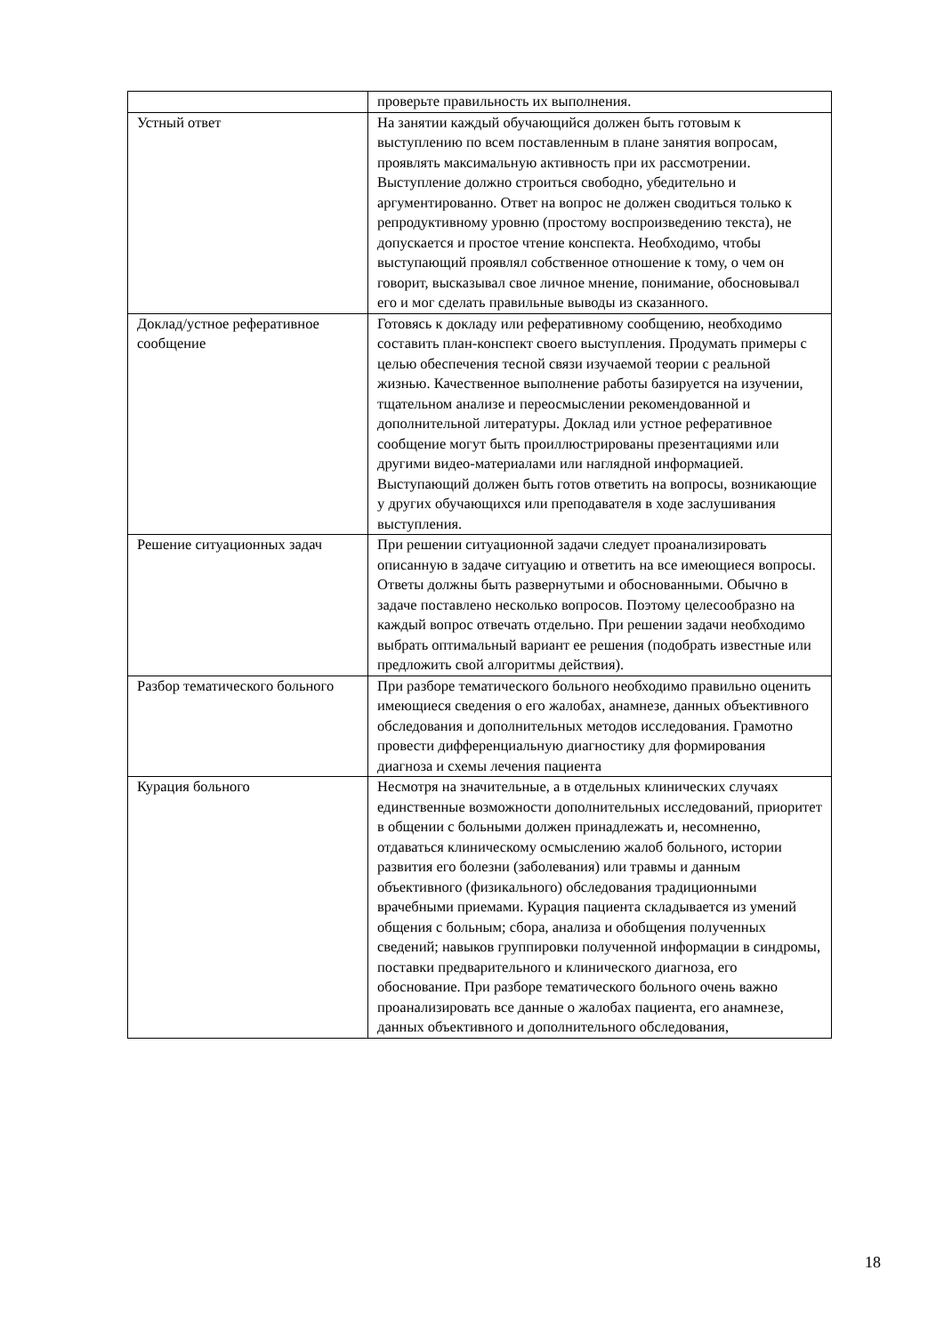| | проверьте правильность их выполнения. |
| Устный ответ | На занятии каждый обучающийся должен быть готовым к выступлению по всем поставленным в плане занятия вопросам, проявлять максимальную активность при их рассмотрении. Выступление должно строиться свободно, убедительно и аргументированно. Ответ на вопрос не должен сводиться только к репродуктивному уровню (простому воспроизведению текста), не допускается и простое чтение конспекта. Необходимо, чтобы выступающий проявлял собственное отношение к тому, о чем он говорит, высказывал свое личное мнение, понимание, обосновывал его и мог сделать правильные выводы из сказанного. |
| Доклад/устное реферативное сообщение | Готовясь к докладу или реферативному сообщению, необходимо составить план-конспект своего выступления. Продумать примеры с целью обеспечения тесной связи изучаемой теории с реальной жизнью. Качественное выполнение работы базируется на изучении, тщательном анализе и переосмыслении рекомендованной и дополнительной литературы. Доклад или устное реферативное сообщение могут быть проиллюстрированы презентациями или другими видео-материалами или наглядной информацией. Выступающий должен быть готов ответить на вопросы, возникающие у других обучающихся или преподавателя в ходе заслушивания выступления. |
| Решение ситуационных задач | При решении ситуационной задачи следует проанализировать описанную в задаче ситуацию и ответить на все имеющиеся вопросы. Ответы должны быть развернутыми и обоснованными. Обычно в задаче поставлено несколько вопросов. Поэтому целесообразно на каждый вопрос отвечать отдельно. При решении задачи необходимо выбрать оптимальный вариант ее решения (подобрать известные или предложить свой алгоритмы действия). |
| Разбор тематического больного | При разборе тематического больного необходимо правильно оценить имеющиеся сведения о его жалобах, анамнезе, данных объективного обследования и дополнительных методов исследования. Грамотно провести дифференциальную диагностику для формирования диагноза и схемы лечения пациента |
| Курация больного | Несмотря на значительные, а в отдельных клинических случаях единственные возможности дополнительных исследований, приоритет в общении с больными должен принадлежать и, несомненно, отдаваться клиническому осмыслению жалоб больного, истории развития его болезни (заболевания) или травмы и данным объективного (физикального) обследования традиционными врачебными приемами. Курация пациента складывается из умений общения с больным; сбора, анализа и обобщения полученных сведений; навыков группировки полученной информации в синдромы, поставки предварительного и клинического диагноза, его обоснование. При разборе тематического больного очень важно проанализировать все данные о жалобах пациента, его анамнезе, данных объективного и дополнительного обследования, |
18